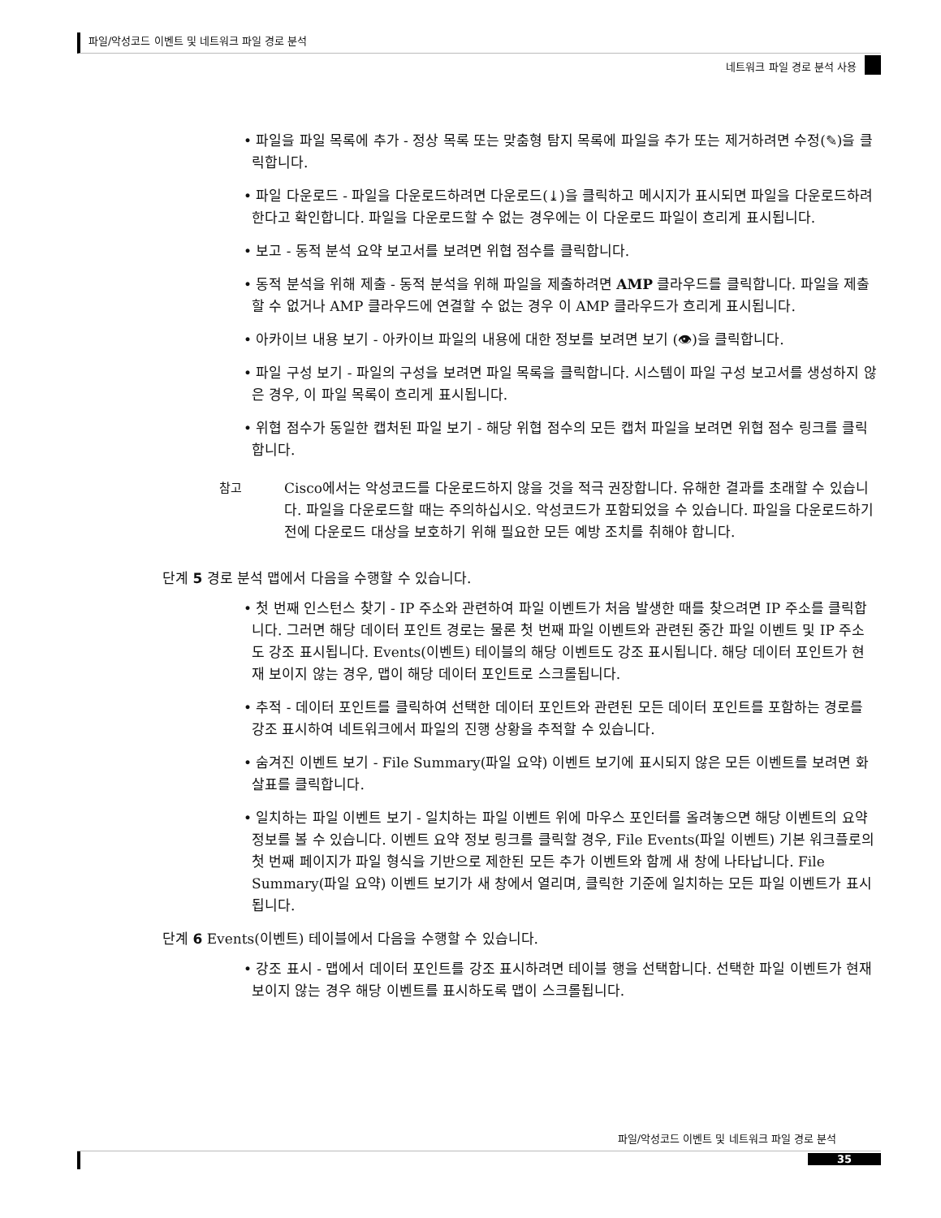파일/악성코드 이벤트 및 네트워크 파일 경로 분석
네트워크 파일 경로 분석 사용
• 파일을 파일 목록에 추가 - 정상 목록 또는 맞춤형 탐지 목록에 파일을 추가 또는 제거하려면 수정(✎)을 클릭합니다.
• 파일 다운로드 - 파일을 다운로드하려면 다운로드(⤓)을 클릭하고 메시지가 표시되면 파일을 다운로드하려 한다고 확인합니다. 파일을 다운로드할 수 없는 경우에는 이 다운로드 파일이 흐리게 표시됩니다.
• 보고 - 동적 분석 요약 보고서를 보려면 위협 점수를 클릭합니다.
• 동적 분석을 위해 제출 - 동적 분석을 위해 파일을 제출하려면 AMP 클라우드를 클릭합니다. 파일을 제출할 수 없거나 AMP 클라우드에 연결할 수 없는 경우 이 AMP 클라우드가 흐리게 표시됩니다.
• 아카이브 내용 보기 - 아카이브 파일의 내용에 대한 정보를 보려면 보기 (👁)을 클릭합니다.
• 파일 구성 보기 - 파일의 구성을 보려면 파일 목록을 클릭합니다. 시스템이 파일 구성 보고서를 생성하지 않은 경우, 이 파일 목록이 흐리게 표시됩니다.
• 위협 점수가 동일한 캡처된 파일 보기 - 해당 위협 점수의 모든 캡처 파일을 보려면 위협 점수 링크를 클릭합니다.
참고 Cisco에서는 악성코드를 다운로드하지 않을 것을 적극 권장합니다. 유해한 결과를 초래할 수 있습니다. 파일을 다운로드할 때는 주의하십시오. 악성코드가 포함되었을 수 있습니다. 파일을 다운로드하기 전에 다운로드 대상을 보호하기 위해 필요한 모든 예방 조치를 취해야 합니다.
단계 5 경로 분석 맵에서 다음을 수행할 수 있습니다.
• 첫 번째 인스턴스 찾기 - IP 주소와 관련하여 파일 이벤트가 처음 발생한 때를 찾으려면 IP 주소를 클릭합니다. 그러면 해당 데이터 포인트 경로는 물론 첫 번째 파일 이벤트와 관련된 중간 파일 이벤트 및 IP 주소도 강조 표시됩니다. Events(이벤트) 테이블의 해당 이벤트도 강조 표시됩니다. 해당 데이터 포인트가 현재 보이지 않는 경우, 맵이 해당 데이터 포인트로 스크롤됩니다.
• 추적 - 데이터 포인트를 클릭하여 선택한 데이터 포인트와 관련된 모든 데이터 포인트를 포함하는 경로를 강조 표시하여 네트워크에서 파일의 진행 상황을 추적할 수 있습니다.
• 숨겨진 이벤트 보기 - File Summary(파일 요약) 이벤트 보기에 표시되지 않은 모든 이벤트를 보려면 화살표를 클릭합니다.
• 일치하는 파일 이벤트 보기 - 일치하는 파일 이벤트 위에 마우스 포인터를 올려놓으면 해당 이벤트의 요약 정보를 볼 수 있습니다. 이벤트 요약 정보 링크를 클릭할 경우, File Events(파일 이벤트) 기본 워크플로의 첫 번째 페이지가 파일 형식을 기반으로 제한된 모든 추가 이벤트와 함께 새 창에 나타납니다. File Summary(파일 요약) 이벤트 보기가 새 창에서 열리며, 클릭한 기준에 일치하는 모든 파일 이벤트가 표시됩니다.
단계 6 Events(이벤트) 테이블에서 다음을 수행할 수 있습니다.
• 강조 표시 - 맵에서 데이터 포인트를 강조 표시하려면 테이블 행을 선택합니다. 선택한 파일 이벤트가 현재 보이지 않는 경우 해당 이벤트를 표시하도록 맵이 스크롤됩니다.
파일/악성코드 이벤트 및 네트워크 파일 경로 분석
35